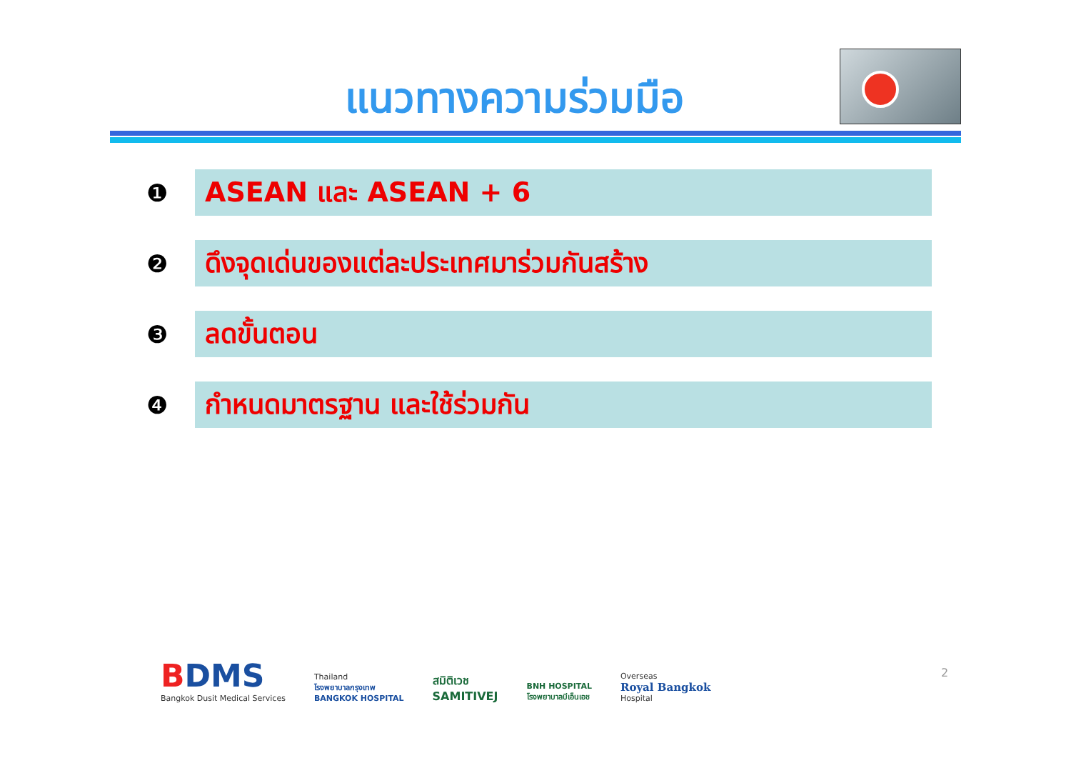แนวทางความร่วมมือ
❶
ASEAN และ ASEAN + 6
❷
ดึงจุดเด่นของแต่ละประเทศมาร่วมกันสร้าง
❸
ลดขั้นตอน
❹
กำหนดมาตรฐาน และใช้ร่วมกัน
BDMS
Bangkok Dusit Medical Services
Thailand
โรงพยาบาลกรุงเทพ
BANGKOK HOSPITAL
สมิติเวช
SAMITIVEJ
BNH HOSPITAL
โรงพยาบาลบีเอ็นเอช
Overseas
Royal Bangkok
Hospital
2